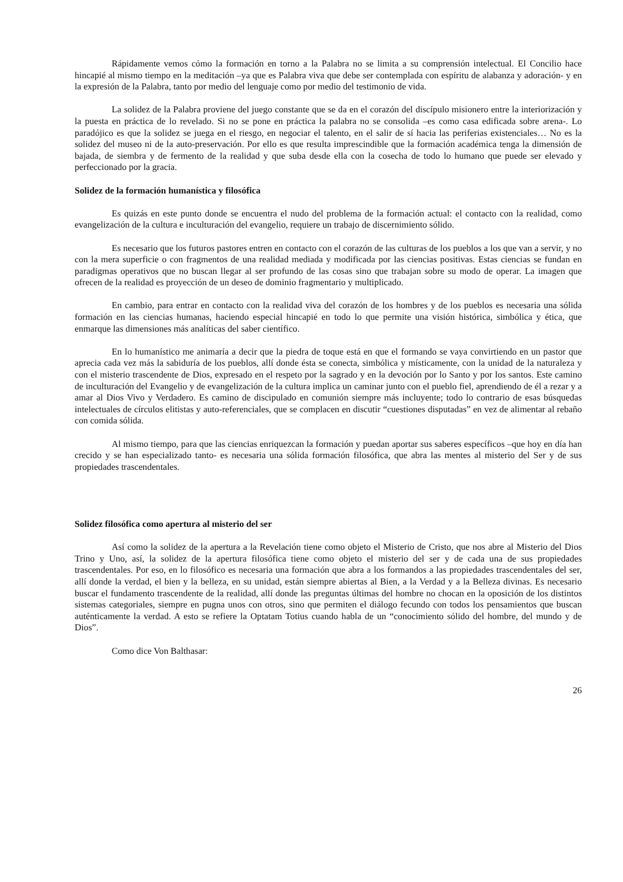Rápidamente vemos cómo la formación en torno a la Palabra no se limita a su comprensión intelectual. El Concilio hace hincapié al mismo tiempo en la meditación –ya que es Palabra viva que debe ser contemplada con espíritu de alabanza y adoración- y en la expresión de la Palabra, tanto por medio del lenguaje como por medio del testimonio de vida.
La solidez de la Palabra proviene del juego constante que se da en el corazón del discípulo misionero entre la interiorización y la puesta en práctica de lo revelado. Si no se pone en práctica la palabra no se consolida –es como casa edificada sobre arena-. Lo paradójico es que la solidez se juega en el riesgo, en negociar el talento, en el salir de sí hacia las periferias existenciales… No es la solidez del museo ni de la auto-preservación. Por ello es que resulta imprescindible que la formación académica tenga la dimensión de bajada, de siembra y de fermento de la realidad y que suba desde ella con la cosecha de todo lo humano que puede ser elevado y perfeccionado por la gracia.
Solidez de la formación humanística y filosófica
Es quizás en este punto donde se encuentra el nudo del problema de la formación actual: el contacto con la realidad, como evangelización de la cultura e inculturación del evangelio, requiere un trabajo de discernimiento sólido.
Es necesario que los futuros pastores entren en contacto con el corazón de las culturas de los pueblos a los que van a servir, y no con la mera superficie o con fragmentos de una realidad mediada y modificada por las ciencias positivas. Estas ciencias se fundan en paradigmas operativos que no buscan llegar al ser profundo de las cosas sino que trabajan sobre su modo de operar. La imagen que ofrecen de la realidad es proyección de un deseo de dominio fragmentario y multiplicado.
En cambio, para entrar en contacto con la realidad viva del corazón de los hombres y de los pueblos es necesaria una sólida formación en las ciencias humanas, haciendo especial hincapié en todo lo que permite una visión histórica, simbólica y ética, que enmarque las dimensiones más analíticas del saber científico.
En lo humanístico me animaría a decir que la piedra de toque está en que el formando se vaya convirtiendo en un pastor que aprecia cada vez más la sabiduría de los pueblos, allí donde ésta se conecta, simbólica y místicamente, con la unidad de la naturaleza y con el misterio trascendente de Dios, expresado en el respeto por la sagrado y en la devoción por lo Santo y por los santos. Este camino de inculturación del Evangelio y de evangelización de la cultura implica un caminar junto con el pueblo fiel, aprendiendo de él a rezar y a amar al Dios Vivo y Verdadero. Es camino de discipulado en comunión siempre más incluyente; todo lo contrario de esas búsquedas intelectuales de círculos elitistas y auto-referenciales, que se complacen en discutir “cuestiones disputadas” en vez de alimentar al rebaño con comida sólida.
Al mismo tiempo, para que las ciencias enriquezcan la formación y puedan aportar sus saberes específicos –que hoy en día han crecido y se han especializado tanto- es necesaria una sólida formación filosófica, que abra las mentes al misterio del Ser y de sus propiedades trascendentales.
Solidez filosófica como apertura al misterio del ser
Así como la solidez de la apertura a la Revelación tiene como objeto el Misterio de Cristo, que nos abre al Misterio del Dios Trino y Uno, así, la solidez de la apertura filosófica tiene como objeto el misterio del ser y de cada una de sus propiedades trascendentales. Por eso, en lo filosófico es necesaria una formación que abra a los formandos a las propiedades trascendentales del ser, allí donde la verdad, el bien y la belleza, en su unidad, están siempre abiertas al Bien, a la Verdad y a la Belleza divinas. Es necesario buscar el fundamento trascendente de la realidad, allí donde las preguntas últimas del hombre no chocan en la oposición de los distintos sistemas categoriales, siempre en pugna unos con otros, sino que permiten el diálogo fecundo con todos los pensamientos que buscan auténticamente la verdad. A esto se refiere la Optatam Totius cuando habla de un “conocimiento sólido del hombre, del mundo y de Dios”.
Como dice Von Balthasar:
26